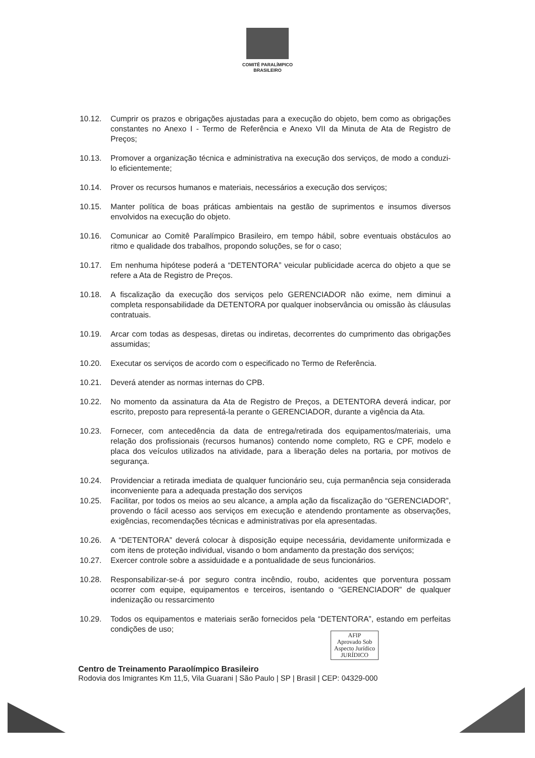COMITÊ PARALÍMPICO
BRASILEIRO
10.12. Cumprir os prazos e obrigações ajustadas para a execução do objeto, bem como as obrigações constantes no Anexo I - Termo de Referência e Anexo VII da Minuta de Ata de Registro de Preços;
10.13. Promover a organização técnica e administrativa na execução dos serviços, de modo a conduzi-lo eficientemente;
10.14. Prover os recursos humanos e materiais, necessários a execução dos serviços;
10.15. Manter política de boas práticas ambientais na gestão de suprimentos e insumos diversos envolvidos na execução do objeto.
10.16. Comunicar ao Comitê Paralímpico Brasileiro, em tempo hábil, sobre eventuais obstáculos ao ritmo e qualidade dos trabalhos, propondo soluções, se for o caso;
10.17. Em nenhuma hipótese poderá a “DETENTORA” veicular publicidade acerca do objeto a que se refere a Ata de Registro de Preços.
10.18. A fiscalização da execução dos serviços pelo GERENCIADOR não exime, nem diminui a completa responsabilidade da DETENTORA por qualquer inobservância ou omissão às cláusulas contratuais.
10.19. Arcar com todas as despesas, diretas ou indiretas, decorrentes do cumprimento das obrigações assumidas;
10.20. Executar os serviços de acordo com o especificado no Termo de Referência.
10.21. Deverá atender as normas internas do CPB.
10.22. No momento da assinatura da Ata de Registro de Preços, a DETENTORA deverá indicar, por escrito, preposto para representá-la perante o GERENCIADOR, durante a vigência da Ata.
10.23. Fornecer, com antecedência da data de entrega/retirada dos equipamentos/materiais, uma relação dos profissionais (recursos humanos) contendo nome completo, RG e CPF, modelo e placa dos veículos utilizados na atividade, para a liberação deles na portaria, por motivos de segurança.
10.24. Providenciar a retirada imediata de qualquer funcionário seu, cuja permanência seja considerada inconveniente para a adequada prestação dos serviços
10.25. Facilitar, por todos os meios ao seu alcance, a ampla ação da fiscalização do “GERENCIADOR”, provendo o fácil acesso aos serviços em execução e atendendo prontamente as observações, exigências, recomendações técnicas e administrativas por ela apresentadas.
10.26. A “DETENTORA” deverá colocar à disposição equipe necessária, devidamente uniformizada e com itens de proteção individual, visando o bom andamento da prestação dos serviços;
10.27. Exercer controle sobre a assiduidade e a pontualidade de seus funcionários.
10.28. Responsabilizar-se-á por seguro contra incêndio, roubo, acidentes que porventura possam ocorrer com equipe, equipamentos e terceiros, isentando o “GERENCIADOR” de qualquer indenização ou ressarcimento
10.29. Todos os equipamentos e materiais serão fornecidos pela “DETENTORA”, estando em perfeitas condições de uso;
AFIP
Aprovado Sob
Aspecto Jurídico
JURÍDICO
Centro de Treinamento Paraolímpico Brasileiro
Rodovia dos Imigrantes Km 11,5, Vila Guarani | São Paulo | SP | Brasil | CEP: 04329-000